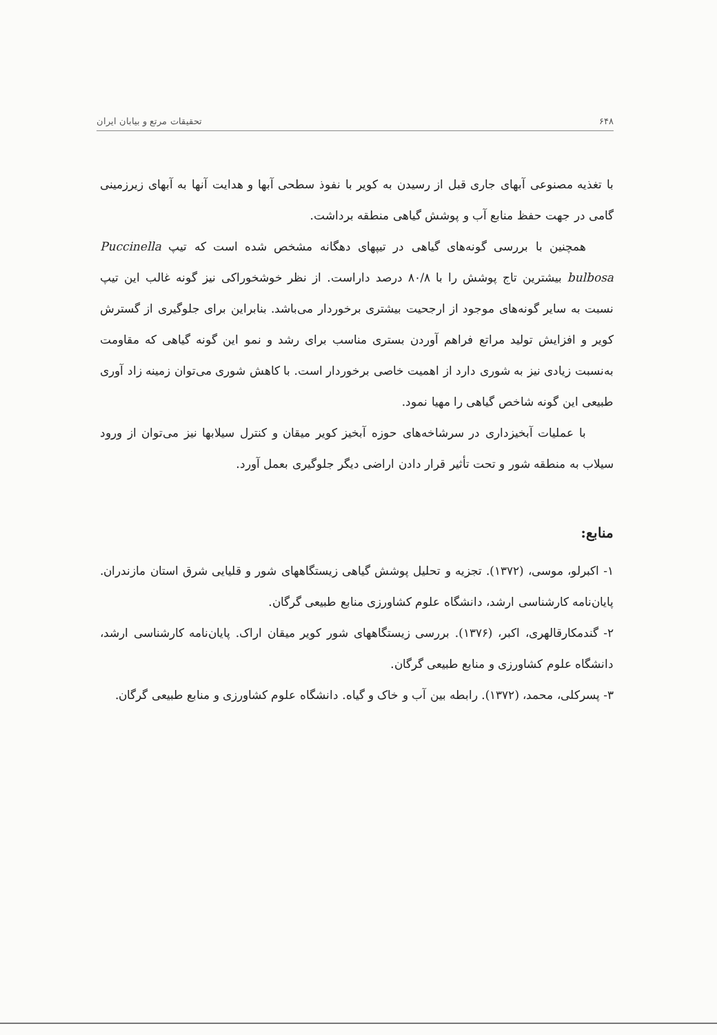۶۴۸ تحقیقات مرتع و بیابان ایران
با تغذیه مصنوعی آبهای جاری قبل از رسیدن به کویر با نفوذ سطحی آبها و هدایت آنها به آبهای زیرزمینی گامی در جهت حفظ منابع آب و پوشش گیاهی منطقه برداشت.
همچنین با بررسی گونه‌های گیاهی در تیپهای دهگانه مشخص شده است که تیپ Puccinella bulbosa بیشترین تاج پوشش را با ۸۰/۸ درصد داراست. از نظر خوشخوراکی نیز گونه غالب این تیپ نسبت به سایر گونه‌های موجود از ارجحیت بیشتری برخوردار می‌باشد. بنابراین برای جلوگیری از گسترش کویر و افزایش تولید مراتع فراهم آوردن بستری مناسب برای رشد و نمو این گونه گیاهی که مقاومت به‌نسبت زیادی نیز به شوری دارد از اهمیت خاصی برخوردار است. با کاهش شوری می‌توان زمینه زاد آوری طبیعی این گونه شاخص گیاهی را مهیا نمود.
با عملیات آبخیزداری در سرشاخه‌های حوزه آبخیز کویر میقان و کنترل سیلابها نیز می‌توان از ورود سیلاب به منطقه شور و تحت تأثیر قرار دادن اراضی دیگر جلوگیری بعمل آورد.
منابع:
۱- اکبرلو، موسی، (۱۳۷۲). تجزیه و تحلیل پوشش گیاهی زیستگاههای شور و قلیایی شرق استان مازندران. پایان‌نامه کارشناسی ارشد، دانشگاه علوم کشاورزی منابع طبیعی گرگان.
۲- گندمکارقالهری، اکبر، (۱۳۷۶). بررسی زیستگاههای شور کویر میقان اراک. پایان‌نامه کارشناسی ارشد، دانشگاه علوم کشاورزی و منابع طبیعی گرگان.
۳- پسرکلی، محمد، (۱۳۷۲). رابطه بین آب و خاک و گیاه. دانشگاه علوم کشاورزی و منابع طبیعی گرگان.